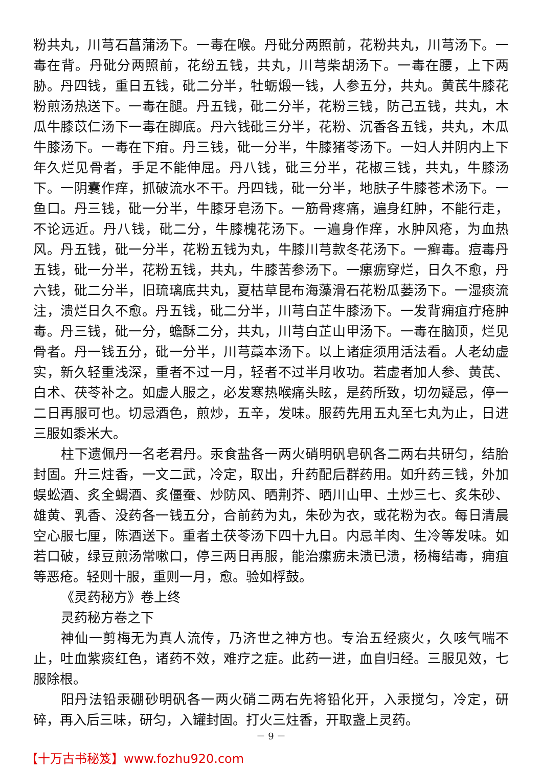粉共丸，川芎石菖蒲汤下。一毒在喉。丹砒分两照前，花粉共丸，川芎汤下。一毒在背。丹砒分两照前，花纷五钱，共丸，川芎柴胡汤下。一毒在腰，上下两胁。丹四钱，重日五钱，砒二分半，牡蛎煅一钱，人参五分，共丸。黄芪牛膝花粉煎汤热送下。一毒在腿。丹五钱，砒二分半，花粉三钱，防己五钱，共丸，木瓜牛膝苡仁汤下一毒在脚底。丹六钱砒三分半，花粉、沉香各五钱，共丸，木瓜牛膝汤下。一毒在下疳。丹三钱，砒一分半，牛膝猪苓汤下。一妇人并阴内上下年久烂见骨者，手足不能伸屈。丹八钱，砒三分半，花椒三钱，共丸，牛膝汤下。一阴囊作痒，抓破流水不干。丹四钱，砒一分半，地肤子牛膝苍术汤下。一鱼口。丹三钱，砒一分半，牛膝牙皂汤下。一筋骨疼痛，遍身红肿，不能行走，不论远近。丹八钱，砒二分，牛膝槐花汤下。一遍身作痒，水肿风疮，为血热风。丹五钱，砒一分半，花粉五钱为丸，牛膝川芎款冬花汤下。一癣毒。痘毒丹五钱，砒一分半，花粉五钱，共丸，牛膝苦参汤下。一瘰疬穿烂，日久不愈，丹六钱，砒二分半，旧琉璃底共丸，夏枯草昆布海藻滑石花粉瓜蒌汤下。一湿痰流注，溃烂日久不愈。丹五钱，砒二分半，川芎白芷牛膝汤下。一发背痈疽疔疮肿毒。丹三钱，砒一分，蟾酥二分，共丸，川芎白芷山甲汤下。一毒在脑顶，烂见骨者。丹一钱五分，砒一分半，川芎藁本汤下。以上诸症须用活法看。人老幼虚实，新久轻重浅深，重者不过一月，轻者不过半月收功。若虚者加人参、黄芪、白术、茯苓补之。如虚人服之，必发寒热喉痛头眩，是药所致，切勿疑忌，停一二日再服可也。切忌酒色，煎炒，五辛，发味。服药先用五丸至七丸为止，日进三服如黍米大。
柱下遗佩丹一名老君丹。汞食盐各一两火硝明矾皂矾各二两右共研匀，结胎封固。升三炷香，一文二武，冷定，取出，升药配后群药用。如升药三钱，外加蜈蚣酒、炙全蝎酒、炙僵蚕、炒防风、晒荆芥、晒川山甲、土炒三七、炙朱砂、雄黄、乳香、没药各一钱五分，合前药为丸，朱砂为衣，或花粉为衣。每日清晨空心服七厘，陈酒送下。重者土茯苓汤下四十九日。内忌羊肉、生冷等发味。如若口破，绿豆煎汤常嗽口，停三两日再服，能治瘰疬未溃已溃，杨梅结毒，痈疽等恶疮。轻则十服，重则一月，愈。验如桴鼓。
《灵药秘方》卷上终
灵药秘方卷之下
神仙一剪梅无为真人流传，乃济世之神方也。专治五经痰火，久咳气喘不止，吐血紫痰红色，诸药不效，难疗之症。此药一进，血自归经。三服见效，七服除根。
阳丹法铅汞硼砂明矾各一两火硝二两右先将铅化开，入汞搅匀，冷定，研碎，再入后三味，研匀，入罐封固。打火三炷香，开取盏上灵药。
－ 9 －
【十万古书秘笈】www.fozhu920.com